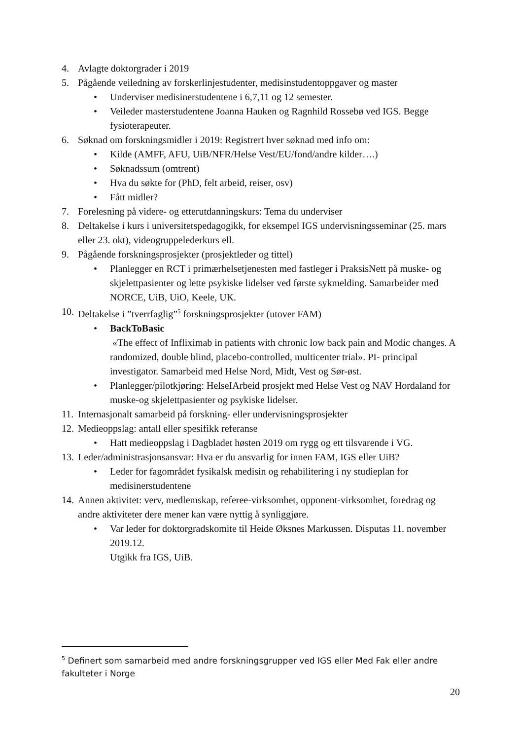4. Avlagte doktorgrader i 2019
5. Pågående veiledning av forskerlinjestudenter, medisinstudentoppgaver og master
• Underviser medisinerstudentene i 6,7,11 og 12 semester.
• Veileder masterstudentene Joanna Hauken og Ragnhild Rossebø ved IGS. Begge fysioterapeuter.
6. Søknad om forskningsmidler i 2019: Registrert hver søknad med info om:
• Kilde (AMFF, AFU, UiB/NFR/Helse Vest/EU/fond/andre kilder….)
• Søknadssum (omtrent)
• Hva du søkte for (PhD, felt arbeid, reiser, osv)
• Fått midler?
7. Forelesning på videre- og etterutdanningskurs: Tema du underviser
8. Deltakelse i kurs i universitetspedagogikk, for eksempel IGS undervisningsseminar (25. mars eller 23. okt), videogruppelederkurs ell.
9. Pågående forskningsprosjekter (prosjektleder og tittel)
• Planlegger en RCT i primærhelsetjenesten med fastleger i PraksisNett på muske- og skjelettpasienter og lette psykiske lidelser ved første sykmelding. Samarbeider med NORCE, UiB, UiO, Keele, UK.
10. Deltakelse i ”tverrfaglig”<sup>5</sup> forskningsprosjekter (utover FAM)
• BackToBasic
«The effect of Infliximab in patients with chronic low back pain and Modic changes. A randomized, double blind, placebo-controlled, multicenter trial». PI- principal investigator. Samarbeid med Helse Nord, Midt, Vest og Sør-øst.
• Planlegger/pilotkjøring: HelseIArbeid prosjekt med Helse Vest og NAV Hordaland for muske-og skjelettpasienter og psykiske lidelser.
11. Internasjonalt samarbeid på forskning- eller undervisningsprosjekter
12. Medieoppslag: antall eller spesifikk referanse
• Hatt medieoppslag i Dagbladet høsten 2019 om rygg og ett tilsvarende i VG.
13. Leder/administrasjonsansvar: Hva er du ansvarlig for innen FAM, IGS eller UiB?
• Leder for fagområdet fysikalsk medisin og rehabilitering i ny studieplan for medisinerstudentene
14. Annen aktivitet: verv, medlemskap, referee-virksomhet, opponent-virksomhet, foredrag og andre aktiviteter dere mener kan være nyttig å synliggjøre.
• Var leder for doktorgradskomite til Heide Øksnes Markussen. Disputas 11. november 2019.12.
Utgikk fra IGS, UiB.
<sup>5</sup> Definert som samarbeid med andre forskningsgrupper ved IGS eller Med Fak eller andre fakulteter i Norge
20